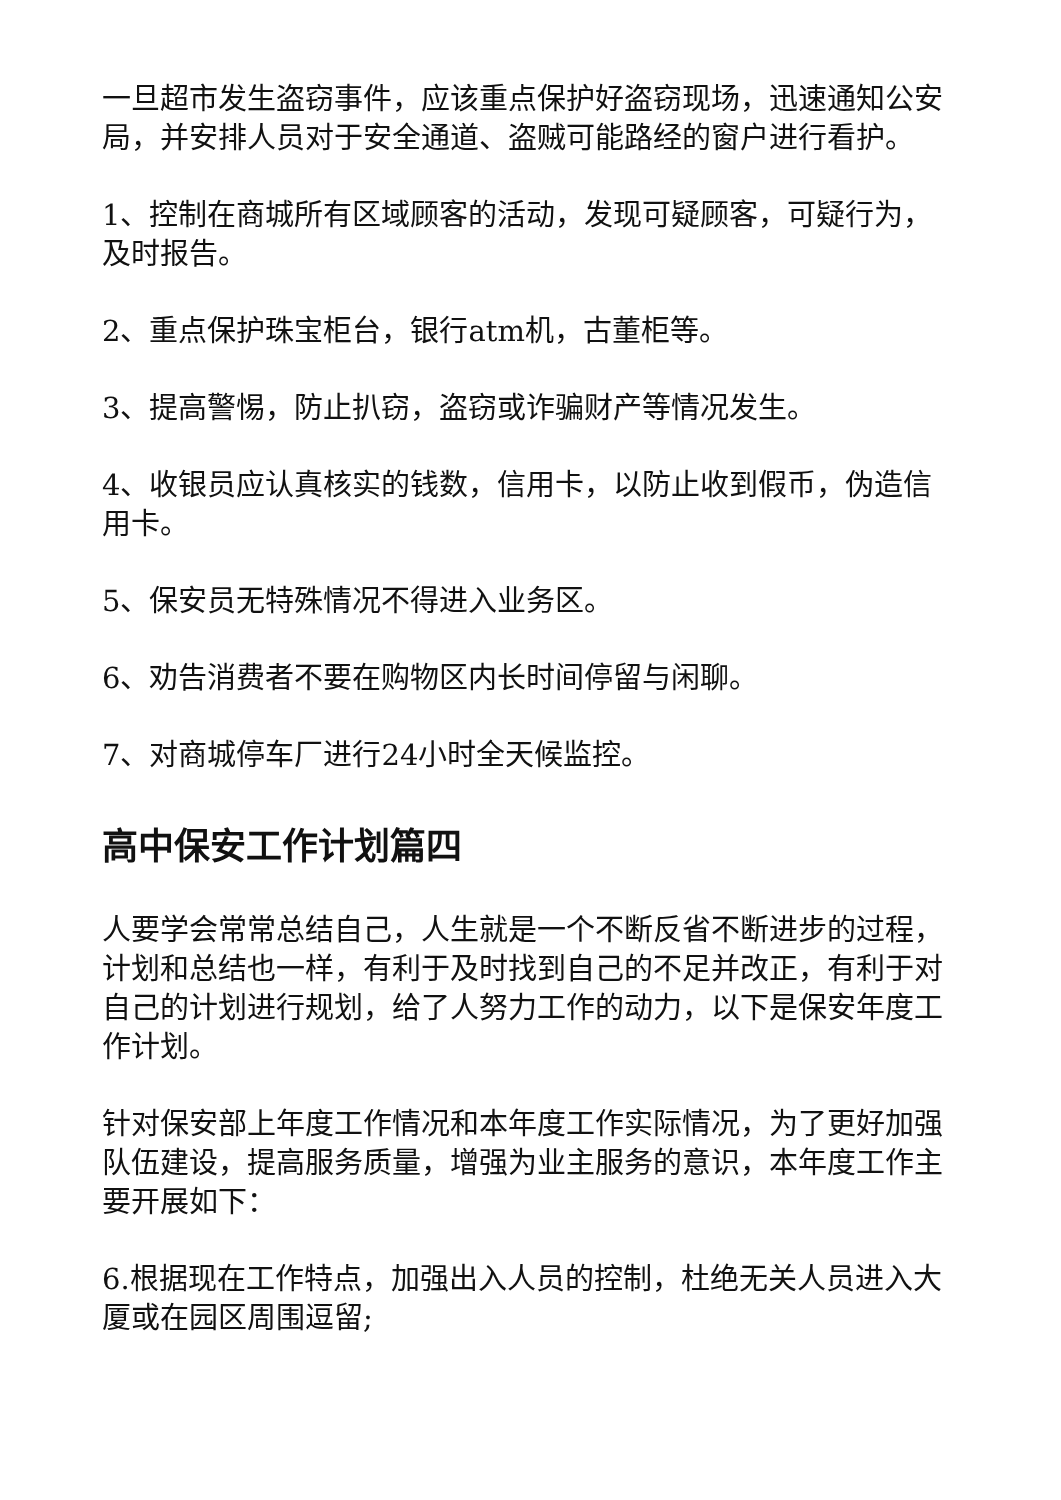一旦超市发生盗窃事件，应该重点保护好盗窃现场，迅速通知公安局，并安排人员对于安全通道、盗贼可能路经的窗户进行看护。
1、控制在商城所有区域顾客的活动，发现可疑顾客，可疑行为，及时报告。
2、重点保护珠宝柜台，银行atm机，古董柜等。
3、提高警惕，防止扒窃，盗窃或诈骗财产等情况发生。
4、收银员应认真核实的钱数，信用卡，以防止收到假币，伪造信用卡。
5、保安员无特殊情况不得进入业务区。
6、劝告消费者不要在购物区内长时间停留与闲聊。
7、对商城停车厂进行24小时全天候监控。
高中保安工作计划篇四
人要学会常常总结自己，人生就是一个不断反省不断进步的过程，计划和总结也一样，有利于及时找到自己的不足并改正，有利于对自己的计划进行规划，给了人努力工作的动力，以下是保安年度工作计划。
针对保安部上年度工作情况和本年度工作实际情况，为了更好加强队伍建设，提高服务质量，增强为业主服务的意识，本年度工作主要开展如下：
6.根据现在工作特点，加强出入人员的控制，杜绝无关人员进入大厦或在园区周围逗留;